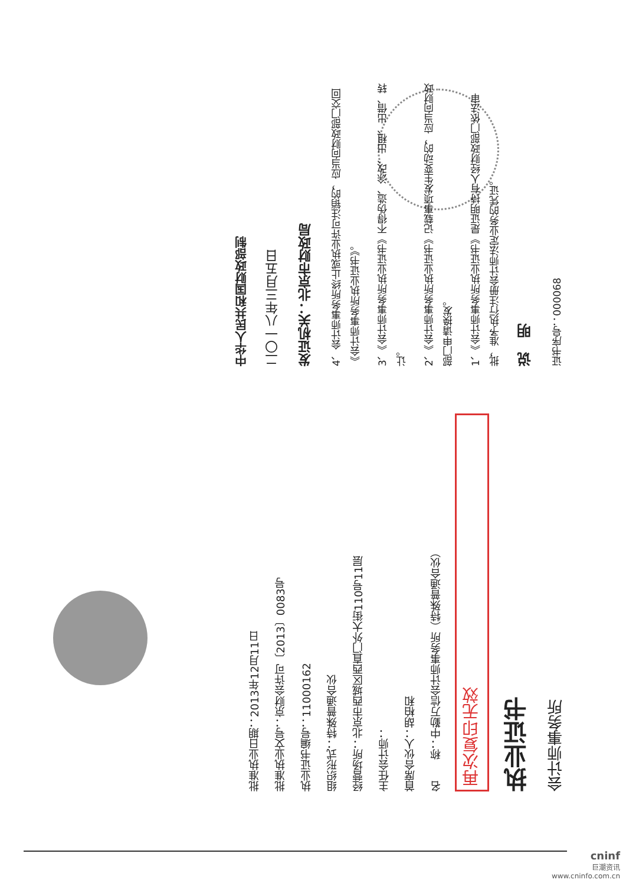证书序号：000068
说　明
1、《会计师事务所执业证书》是证明持有人经财政部门依法审批，准予执行注册会计师法定业务的凭证。
2、《会计师事务所执业证书》记载事项发生变动的，应当向财政部门申请换发。
3、《会计师事务所执业证书》不得伪造、涂改、出租、出借、转让。
4、会计师事务所终止或执业许可注销的，应当向财政部门交回《会计师事务所执业证书》。
发证机关：北京市财政局
二〇一八年三月五日
中华人民共和国财政部制
会计师事务所
执业证书
再次复印无效
名　　称：中勤万信会计师事务所（特殊普通合伙）
首席合伙人：胡柏和
主任会计师：
经营场所：北京市西城区西直门外大街110号11层
组织形式：特殊普通合伙
执业证书编号：11000162
批准执业文号：京财会许可〔2013〕0083号
批准执业日期：2013年12月11日
cninf
巨潮资讯
www.cninfo.com.cn